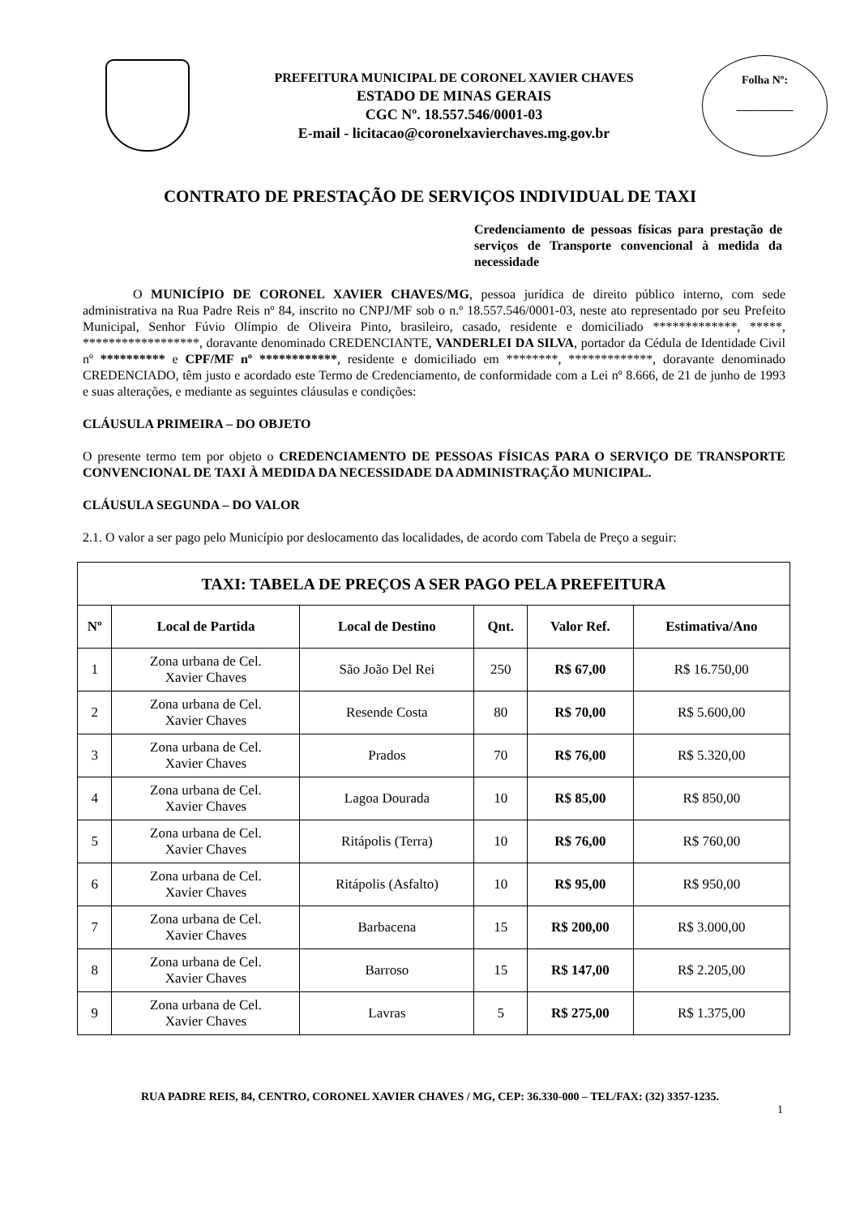PREFEITURA MUNICIPAL DE CORONEL XAVIER CHAVES
ESTADO DE MINAS GERAIS
CGC Nº. 18.557.546/0001-03
E-mail - licitacao@coronelxavierchaves.mg.gov.br
Folha Nº:
__________
CONTRATO DE PRESTAÇÃO DE SERVIÇOS INDIVIDUAL DE TAXI
Credenciamento de pessoas físicas para prestação de serviços de Transporte convencional à medida da necessidade
O MUNICÍPIO DE CORONEL XAVIER CHAVES/MG, pessoa jurídica de direito público interno, com sede administrativa na Rua Padre Reis nº 84, inscrito no CNPJ/MF sob o n.º 18.557.546/0001-03, neste ato representado por seu Prefeito Municipal, Senhor Fúvio Olímpio de Oliveira Pinto, brasileiro, casado, residente e domiciliado *************, *****, ******************, doravante denominado CREDENCIANTE, VANDERLEI DA SILVA, portador da Cédula de Identidade Civil nº ********** e CPF/MF nº ************, residente e domiciliado em ********, *************, doravante denominado CREDENCIADO, têm justo e acordado este Termo de Credenciamento, de conformidade com a Lei nº 8.666, de 21 de junho de 1993 e suas alterações, e mediante as seguintes cláusulas e condições:
CLÁUSULA PRIMEIRA – DO OBJETO
O presente termo tem por objeto o CREDENCIAMENTO DE PESSOAS FÍSICAS PARA O SERVIÇO DE TRANSPORTE CONVENCIONAL DE TAXI À MEDIDA DA NECESSIDADE DA ADMINISTRAÇÃO MUNICIPAL.
CLÁUSULA SEGUNDA – DO VALOR
2.1. O valor a ser pago pelo Município por deslocamento das localidades, de acordo com Tabela de Preço a seguir:
| TAXI: TABELA DE PREÇOS A SER PAGO PELA PREFEITURA | | | | | |
| --- | --- | --- | --- | --- | --- |
| Nº | Local de Partida | Local de Destino | Qnt. | Valor Ref. | Estimativa/Ano |
| 1 | Zona urbana de Cel. Xavier Chaves | São João Del Rei | 250 | R$ 67,00 | R$ 16.750,00 |
| 2 | Zona urbana de Cel. Xavier Chaves | Resende Costa | 80 | R$ 70,00 | R$ 5.600,00 |
| 3 | Zona urbana de Cel. Xavier Chaves | Prados | 70 | R$ 76,00 | R$ 5.320,00 |
| 4 | Zona urbana de Cel. Xavier Chaves | Lagoa Dourada | 10 | R$ 85,00 | R$ 850,00 |
| 5 | Zona urbana de Cel. Xavier Chaves | Ritápolis (Terra) | 10 | R$ 76,00 | R$ 760,00 |
| 6 | Zona urbana de Cel. Xavier Chaves | Ritápolis (Asfalto) | 10 | R$ 95,00 | R$ 950,00 |
| 7 | Zona urbana de Cel. Xavier Chaves | Barbacena | 15 | R$ 200,00 | R$ 3.000,00 |
| 8 | Zona urbana de Cel. Xavier Chaves | Barroso | 15 | R$ 147,00 | R$ 2.205,00 |
| 9 | Zona urbana de Cel. Xavier Chaves | Lavras | 5 | R$ 275,00 | R$ 1.375,00 |
RUA PADRE REIS, 84, CENTRO, CORONEL XAVIER CHAVES / MG, CEP: 36.330-000 – TEL/FAX: (32) 3357-1235.
1